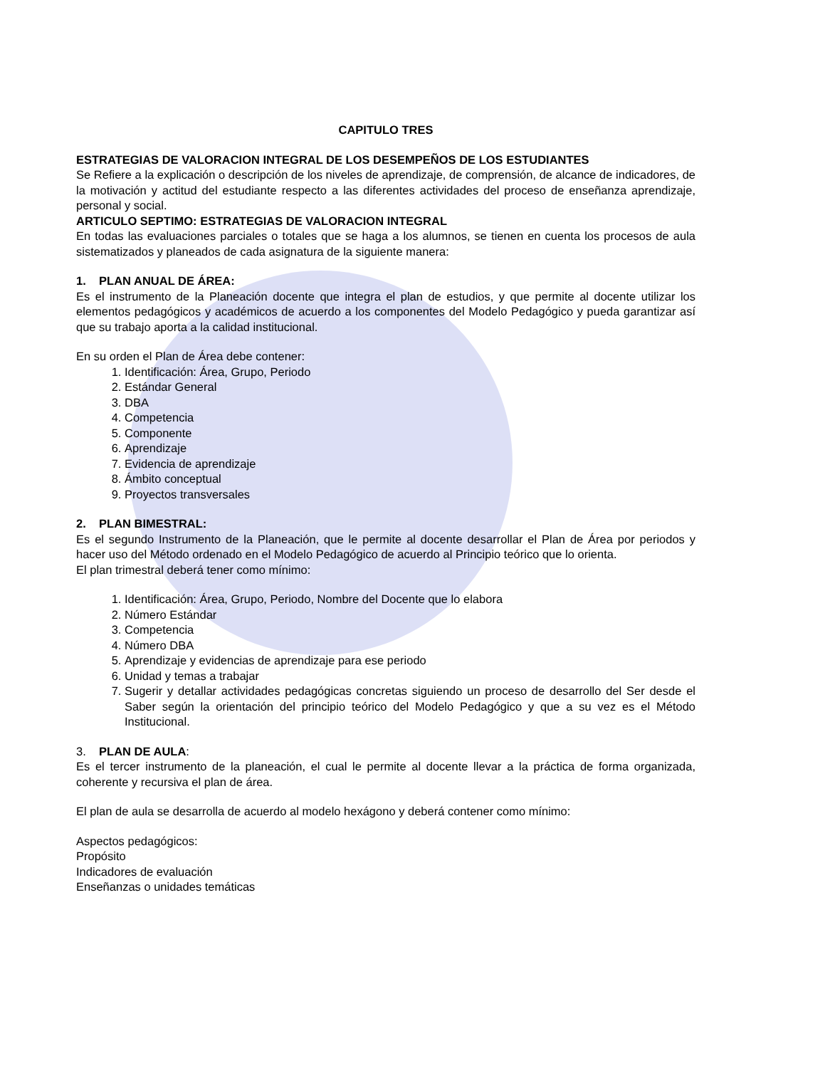CAPITULO TRES
ESTRATEGIAS DE VALORACION INTEGRAL DE LOS DESEMPEÑOS DE LOS ESTUDIANTES
Se Refiere a la explicación o descripción de los niveles de aprendizaje, de comprensión, de alcance de indicadores, de la motivación y actitud del estudiante respecto a las diferentes actividades del proceso de enseñanza aprendizaje, personal y social.
ARTICULO SEPTIMO: ESTRATEGIAS DE VALORACION INTEGRAL
En todas las evaluaciones parciales o totales que se haga a los alumnos, se tienen en cuenta los procesos de aula sistematizados y planeados de cada asignatura de la siguiente manera:
1. PLAN ANUAL DE ÁREA:
Es el instrumento de la Planeación docente que integra el plan de estudios, y que permite al docente utilizar los elementos pedagógicos y académicos de acuerdo a los componentes del Modelo Pedagógico y pueda garantizar así que su trabajo aporta a la calidad institucional.
En su orden el Plan de Área debe contener:
1. Identificación: Área, Grupo, Periodo
2. Estándar General
3. DBA
4. Competencia
5. Componente
6. Aprendizaje
7. Evidencia de aprendizaje
8. Ámbito conceptual
9. Proyectos transversales
2. PLAN BIMESTRAL:
Es el segundo Instrumento de la Planeación, que le permite al docente desarrollar el Plan de Área por periodos y hacer uso del Método ordenado en el Modelo Pedagógico de acuerdo al Principio teórico que lo orienta.
El plan trimestral deberá tener como mínimo:
1. Identificación: Área, Grupo, Periodo, Nombre del Docente que lo elabora
2. Número Estándar
3. Competencia
4. Número DBA
5. Aprendizaje y evidencias de aprendizaje para ese periodo
6. Unidad y temas a trabajar
7. Sugerir y detallar actividades pedagógicas concretas siguiendo un proceso de desarrollo del Ser desde el Saber según la orientación del principio teórico del Modelo Pedagógico y que a su vez es el Método Institucional.
3. PLAN DE AULA:
Es el tercer instrumento de la planeación, el cual le permite al docente llevar a la práctica de forma organizada, coherente y recursiva el plan de área.
El plan de aula se desarrolla de acuerdo al modelo hexágono y deberá contener como mínimo:
Aspectos pedagógicos:
Propósito
Indicadores de evaluación
Enseñanzas o unidades temáticas